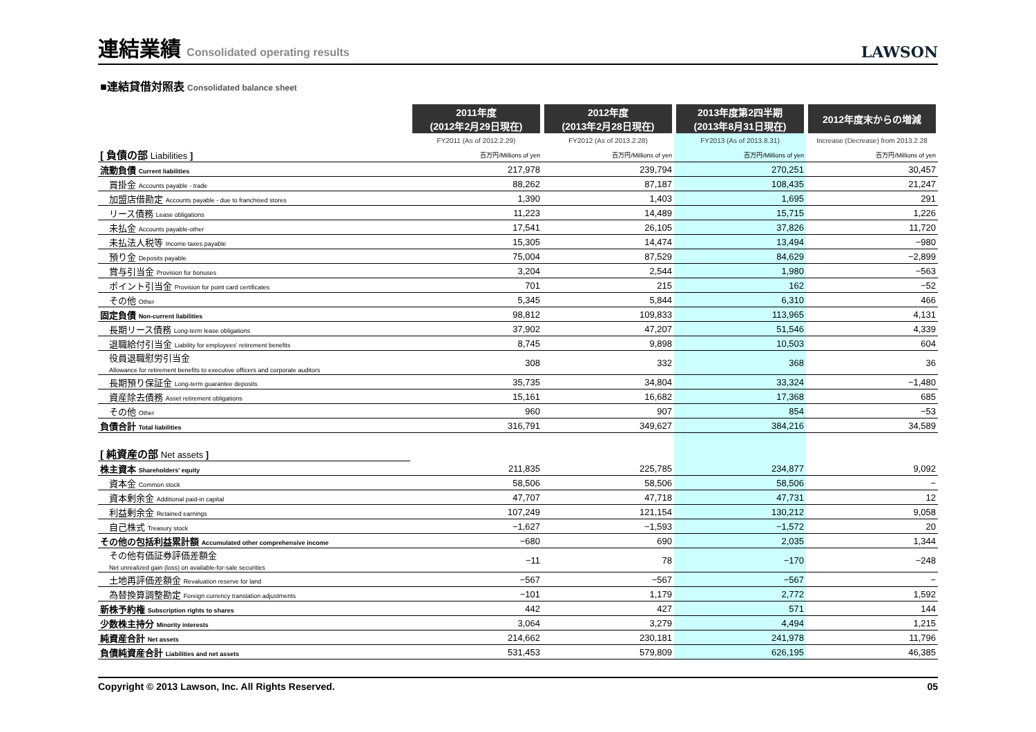連結業績 Consolidated operating results
LAWSON
■連結貸借対照表 Consolidated balance sheet
| | 2011年度 (2012年2月29日現在) | 2012年度 (2013年2月28日現在) | 2013年度第2四半期 (2013年8月31日現在) | 2012年度末からの増減 |
| | FY2011 (As of 2012.2.29) | FY2012 (As of 2013.2.28) | FY2013 (As of 2013.8.31) | Increase (Decrease) from 2013.2.28 |
| [ 負債の部 Liabilities ] | 百万円/Millions of yen | 百万円/Millions of yen | 百万円/Millions of yen | 百万円/Millions of yen |
| 流動負債 Current liabilities | 217,978 | 239,794 | 270,251 | 30,457 |
| 買掛金 Accounts payable - trade | 88,262 | 87,187 | 108,435 | 21,247 |
| 加盟店借勘定 Accounts payable - due to franchised stores | 1,390 | 1,403 | 1,695 | 291 |
| リース債務 Lease obligations | 11,223 | 14,489 | 15,715 | 1,226 |
| 未払金 Accounts payable-other | 17,541 | 26,105 | 37,826 | 11,720 |
| 未払法人税等 Income taxes payable | 15,305 | 14,474 | 13,494 | −980 |
| 預り金 Deposits payable | 75,004 | 87,529 | 84,629 | −2,899 |
| 賞与引当金 Provision for bonuses | 3,204 | 2,544 | 1,980 | −563 |
| ポイント引当金 Provision for point card certificates | 701 | 215 | 162 | −52 |
| その他 Other | 5,345 | 5,844 | 6,310 | 466 |
| 固定負債 Non-current liabilities | 98,812 | 109,833 | 113,965 | 4,131 |
| 長期リース債務 Long-term lease obligations | 37,902 | 47,207 | 51,546 | 4,339 |
| 退職給付引当金 Liability for employees' retirement benefits | 8,745 | 9,898 | 10,503 | 604 |
| 役員退職慰労引当金 Allowance for retirement benefits to executive officers and corporate auditors | 308 | 332 | 368 | 36 |
| 長期預り保証金 Long-term guarantee deposits | 35,735 | 34,804 | 33,324 | −1,480 |
| 資産除去債務 Asset retirement obligations | 15,161 | 16,682 | 17,368 | 685 |
| その他 Other | 960 | 907 | 854 | −53 |
| 負債合計 Total liabilities | 316,791 | 349,627 | 384,216 | 34,589 |
| [ 純資産の部 Net assets ] | | | | |
| 株主資本 Shareholders' equity | 211,835 | 225,785 | 234,877 | 9,092 |
| 資本金 Common stock | 58,506 | 58,506 | 58,506 | − |
| 資本剰余金 Additional paid-in capital | 47,707 | 47,718 | 47,731 | 12 |
| 利益剰余金 Retained earnings | 107,249 | 121,154 | 130,212 | 9,058 |
| 自己株式 Treasury stock | −1,627 | −1,593 | −1,572 | 20 |
| その他の包括利益累計額 Accumulated other comprehensive income | −680 | 690 | 2,035 | 1,344 |
| その他有価証券評価差額金 Net unrealized gain (loss) on available-for-sale securities | −11 | 78 | −170 | −248 |
| 土地再評価差額金 Revaluation reserve for land | −567 | −567 | −567 | − |
| 為替換算調整勘定 Foreign currency translation adjustments | −101 | 1,179 | 2,772 | 1,592 |
| 新株予約権 Subscription rights to shares | 442 | 427 | 571 | 144 |
| 少数株主持分 Minority interests | 3,064 | 3,279 | 4,494 | 1,215 |
| 純資産合計 Net assets | 214,662 | 230,181 | 241,978 | 11,796 |
| 負債純資産合計 Liabilities and net assets | 531,453 | 579,809 | 626,195 | 46,385 |
Copyright © 2013 Lawson, Inc. All Rights Reserved. 05